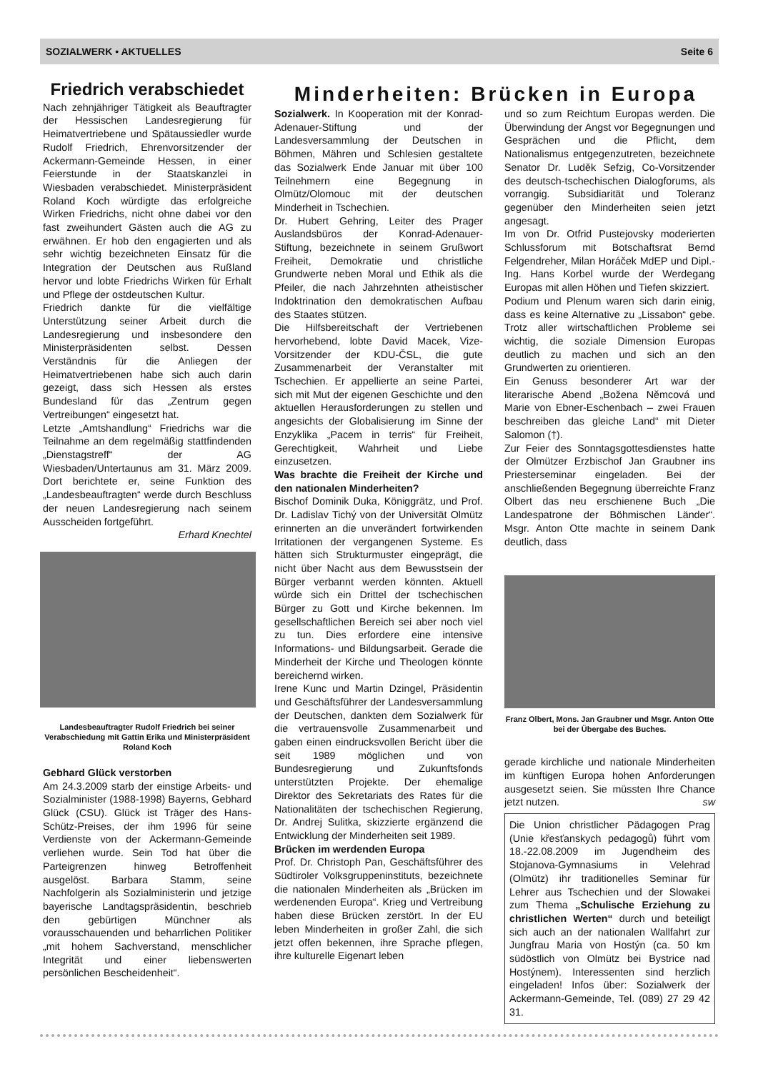SOZIALWERK • AKTUELLES Seite 6
Minderheiten: Brücken in Europa
Friedrich verabschiedet
Nach zehnjähriger Tätigkeit als Beauftragter der Hessischen Landesregierung für Heimatvertriebene und Spätaussiedler wurde Rudolf Friedrich, Ehrenvorsitzender der Ackermann-Gemeinde Hessen, in einer Feierstunde in der Staatskanzlei in Wiesbaden verabschiedet. Ministerpräsident Roland Koch würdigte das erfolgreiche Wirken Friedrichs, nicht ohne dabei vor den fast zweihundert Gästen auch die AG zu erwähnen. Er hob den engagierten und als sehr wichtig bezeichneten Einsatz für die Integration der Deutschen aus Rußland hervor und lobte Friedrichs Wirken für Erhalt und Pflege der ostdeutschen Kultur.
Friedrich dankte für die vielfältige Unterstützung seiner Arbeit durch die Landesregierung und insbesondere den Ministerpräsidenten selbst. Dessen Verständnis für die Anliegen der Heimatvertriebenen habe sich auch darin gezeigt, dass sich Hessen als erstes Bundesland für das „Zentrum gegen Vertreibungen“ eingesetzt hat.
Letzte „Amtshandlung“ Friedrichs war die Teilnahme an dem regelmäßig stattfindenden „Dienstagstreff“ der AG Wiesbaden/Untertaunus am 31. März 2009. Dort berichtete er, seine Funktion des „Landesbeauftragten“ werde durch Beschluss der neuen Landesregierung nach seinem Ausscheiden fortgeführt.
Erhard Knechtel
Landesbeauftragter Rudolf Friedrich bei seiner Verabschiedung mit Gattin Erika und Ministerpräsident Roland Koch
Gebhard Glück verstorben
Am 24.3.2009 starb der einstige Arbeits- und Sozialminister (1988-1998) Bayerns, Gebhard Glück (CSU). Glück ist Träger des Hans-Schütz-Preises, der ihm 1996 für seine Verdienste von der Ackermann-Gemeinde verliehen wurde. Sein Tod hat über die Parteigrenzen hinweg Betroffenheit ausgelöst. Barbara Stamm, seine Nachfolgerin als Sozialministerin und jetzige bayerische Landtagspräsidentin, beschrieb den gebürtigen Münchner als vorausschauenden und beharrlichen Politiker „mit hohem Sachverstand, menschlicher Integrität und einer liebenswerten persönlichen Bescheidenheit“.
Sozialwerk. In Kooperation mit der Konrad-Adenauer-Stiftung und der Landesversammlung der Deutschen in Böhmen, Mähren und Schlesien gestaltete das Sozialwerk Ende Januar mit über 100 Teilnehmern eine Begegnung in Olmütz/Olomouc mit der deutschen Minderheit in Tschechien.
Dr. Hubert Gehring, Leiter des Prager Auslandsbüros der Konrad-Adenauer-Stiftung, bezeichnete in seinem Grußwort Freiheit, Demokratie und christliche Grundwerte neben Moral und Ethik als die Pfeiler, die nach Jahrzehnten atheistischer Indoktrination den demokratischen Aufbau des Staates stützen.
Die Hilfsbereitschaft der Vertriebenen hervorhebend, lobte David Macek, Vize-Vorsitzender der KDU-ČSL, die gute Zusammenarbeit der Veranstalter mit Tschechien. Er appellierte an seine Partei, sich mit Mut der eigenen Geschichte und den aktuellen Herausforderungen zu stellen und angesichts der Globalisierung im Sinne der Enzyklika „Pacem in terris“ für Freiheit, Gerechtigkeit, Wahrheit und Liebe einzusetzen.
Was brachte die Freiheit der Kirche und den nationalen Minderheiten?
Bischof Dominik Duka, Königgrätz, und Prof. Dr. Ladislav Tichý von der Universität Olmütz erinnerten an die unverändert fortwirkenden Irritationen der vergangenen Systeme. Es hätten sich Strukturmuster eingeprägt, die nicht über Nacht aus dem Bewusstsein der Bürger verbannt werden könnten. Aktuell würde sich ein Drittel der tschechischen Bürger zu Gott und Kirche bekennen. Im gesellschaftlichen Bereich sei aber noch viel zu tun. Dies erfordere eine intensive Informations- und Bildungsarbeit. Gerade die Minderheit der Kirche und Theologen könnte bereichernd wirken.
Irene Kunc und Martin Dzingel, Präsidentin und Geschäftsführer der Landesversammlung der Deutschen, dankten dem Sozialwerk für die vertrauensvolle Zusammenarbeit und gaben einen eindrucksvollen Bericht über die seit 1989 möglichen und von Bundesregierung und Zukunftsfonds unterstützten Projekte. Der ehemalige Direktor des Sekretariats des Rates für die Nationalitäten der tschechischen Regierung, Dr. Andrej Sulitka, skizzierte ergänzend die Entwicklung der Minderheiten seit 1989.
Brücken im werdenden Europa
Prof. Dr. Christoph Pan, Geschäftsführer des Südtiroler Volksgruppeninstituts, bezeichnete die nationalen Minderheiten als „Brücken im werdenenden Europa“. Krieg und Vertreibung haben diese Brücken zerstört. In der EU leben Minderheiten in großer Zahl, die sich jetzt offen bekennen, ihre Sprache pflegen, ihre kulturelle Eigenart leben
und so zum Reichtum Europas werden. Die Überwindung der Angst vor Begegnungen und Gesprächen und die Pflicht, dem Nationalismus entgegenzutreten, bezeichnete Senator Dr. Luděk Sefzig, Co-Vorsitzender des deutsch-tschechischen Dialogforums, als vorrangig. Subsidiarität und Toleranz gegenüber den Minderheiten seien jetzt angesagt.
Im von Dr. Otfrid Pustejovsky moderierten Schlussforum mit Botschaftsrat Bernd Felgendreher, Milan Horáček MdEP und Dipl.-Ing. Hans Korbel wurde der Werdegang Europas mit allen Höhen und Tiefen skizziert.
Podium und Plenum waren sich darin einig, dass es keine Alternative zu „Lissabon“ gebe. Trotz aller wirtschaftlichen Probleme sei wichtig, die soziale Dimension Europas deutlich zu machen und sich an den Grundwerten zu orientieren.
Ein Genuss besonderer Art war der literarische Abend „Božena Němcová und Marie von Ebner-Eschenbach – zwei Frauen beschreiben das gleiche Land“ mit Dieter Salomon (†).
Zur Feier des Sonntagsgottesdienstes hatte der Olmützer Erzbischof Jan Graubner ins Priesterseminar eingeladen. Bei der anschließenden Begegnung überreichte Franz Olbert das neu erschienene Buch „Die Landespatrone der Böhmischen Länder“. Msgr. Anton Otte machte in seinem Dank deutlich, dass
Franz Olbert, Mons. Jan Graubner und Msgr. Anton Otte bei der Übergabe des Buches.
gerade kirchliche und nationale Minderheiten im künftigen Europa hohen Anforderungen ausgesetzt seien. Sie müssten Ihre Chance jetzt nutzen. sw
Die Union christlicher Pädagogen Prag (Unie křesťanskych pedagogů) führt vom 18.-22.08.2009 im Jugendheim des Stojanova-Gymnasiums in Velehrad (Olmütz) ihr traditionelles Seminar für Lehrer aus Tschechien und der Slowakei zum Thema „Schulische Erziehung zu christlichen Werten“ durch und beteiligt sich auch an der nationalen Wallfahrt zur Jungfrau Maria von Hostýn (ca. 50 km südöstlich von Olmütz bei Bystrice nad Hostýnem). Interessenten sind herzlich eingeladen! Infos über: Sozialwerk der Ackermann-Gemeinde, Tel. (089) 27 29 42 31.